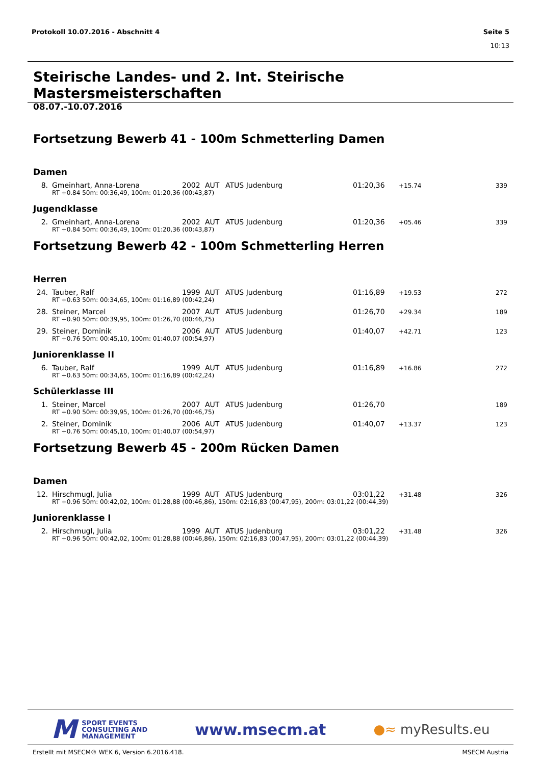Protokoll 10.07.2016 - Abschnitt 4 Seite 5
10:13
Steirische Landes- und 2. Int. Steirische Mastersmeisterschaften
08.07.-10.07.2016
Fortsetzung Bewerb 41 - 100m Schmetterling Damen
Damen
| 8. | Gmeinhart, Anna-Lorena | 2002 | AUT | ATUS Judenburg | 01:20,36 | +15.74 | 339 |
| | RT +0.84 50m: 00:36,49, 100m: 01:20,36 (00:43,87) | | | | | | |
Jugendklasse
| 2. | Gmeinhart, Anna-Lorena | 2002 | AUT | ATUS Judenburg | 01:20,36 | +05.46 | 339 |
| | RT +0.84 50m: 00:36,49, 100m: 01:20,36 (00:43,87) | | | | | | |
Fortsetzung Bewerb 42 - 100m Schmetterling Herren
Herren
| 24. | Tauber, Ralf | 1999 | AUT | ATUS Judenburg | 01:16,89 | +19.53 | 272 |
| | RT +0.63 50m: 00:34,65, 100m: 01:16,89 (00:42,24) | | | | | | |
| 28. | Steiner, Marcel | 2007 | AUT | ATUS Judenburg | 01:26,70 | +29.34 | 189 |
| | RT +0.90 50m: 00:39,95, 100m: 01:26,70 (00:46,75) | | | | | | |
| 29. | Steiner, Dominik | 2006 | AUT | ATUS Judenburg | 01:40,07 | +42.71 | 123 |
| | RT +0.76 50m: 00:45,10, 100m: 01:40,07 (00:54,97) | | | | | | |
Juniorenklasse II
| 6. | Tauber, Ralf | 1999 | AUT | ATUS Judenburg | 01:16,89 | +16.86 | 272 |
| | RT +0.63 50m: 00:34,65, 100m: 01:16,89 (00:42,24) | | | | | | |
Schülerklasse III
| 1. | Steiner, Marcel | 2007 | AUT | ATUS Judenburg | 01:26,70 | | 189 |
| | RT +0.90 50m: 00:39,95, 100m: 01:26,70 (00:46,75) | | | | | | |
| 2. | Steiner, Dominik | 2006 | AUT | ATUS Judenburg | 01:40,07 | +13.37 | 123 |
| | RT +0.76 50m: 00:45,10, 100m: 01:40,07 (00:54,97) | | | | | | |
Fortsetzung Bewerb 45 - 200m Rücken Damen
Damen
| 12. | Hirschmugl, Julia | 1999 | AUT | ATUS Judenburg | 03:01,22 | +31.48 | 326 |
| | RT +0.96 50m: 00:42,02, 100m: 01:28,88 (00:46,86), 150m: 02:16,83 (00:47,95), 200m: 03:01,22 (00:44,39) | | | | | | |
Juniorenklasse I
| 2. | Hirschmugl, Julia | 1999 | AUT | ATUS Judenburg | 03:01,22 | +31.48 | 326 |
| | RT +0.96 50m: 00:42,02, 100m: 01:28,88 (00:46,86), 150m: 02:16,83 (00:47,95), 200m: 03:01,22 (00:44,39) | | | | | | |
M SPORT EVENTS
CONSULTING AND
MANAGEMENT
www.msecm.at
●≈ myResults.eu
Erstellt mit MSECM® WEK 6, Version 6.2016.418. MSECM Austria